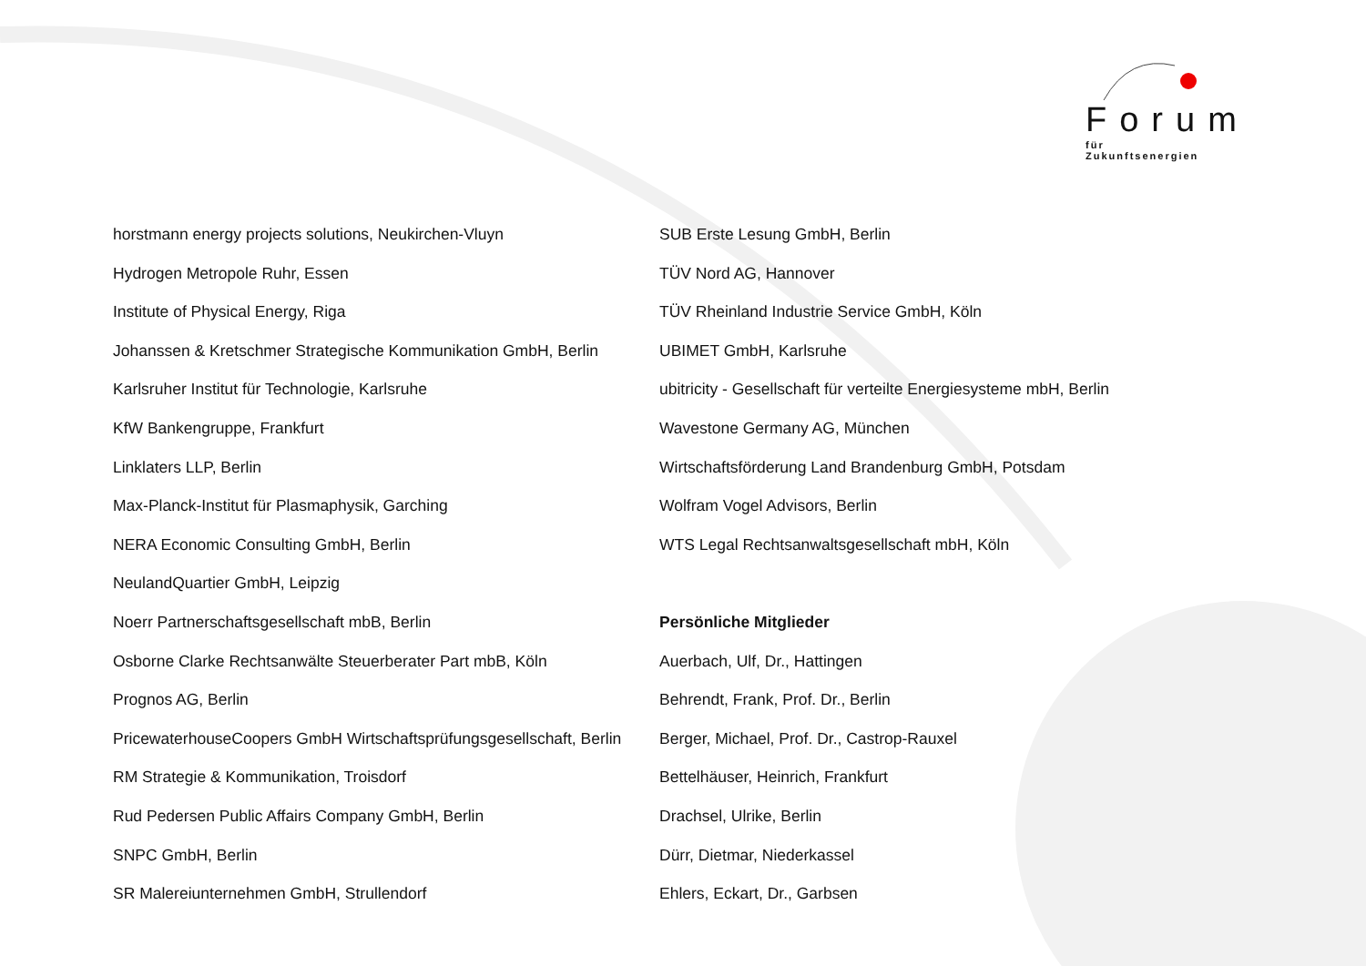Forum
für Zukunftsenergien
horstmann energy projects solutions, Neukirchen-Vluyn
Hydrogen Metropole Ruhr, Essen
Institute of Physical Energy, Riga
Johanssen & Kretschmer Strategische Kommunikation GmbH, Berlin
Karlsruher Institut für Technologie, Karlsruhe
KfW Bankengruppe, Frankfurt
Linklaters LLP, Berlin
Max-Planck-Institut für Plasmaphysik, Garching
NERA Economic Consulting GmbH, Berlin
NeulandQuartier GmbH, Leipzig
Noerr Partnerschaftsgesellschaft mbB, Berlin
Osborne Clarke Rechtsanwälte Steuerberater Part mbB, Köln
Prognos AG, Berlin
PricewaterhouseCoopers GmbH Wirtschaftsprüfungsgesellschaft, Berlin
RM Strategie & Kommunikation, Troisdorf
Rud Pedersen Public Affairs Company GmbH, Berlin
SNPC GmbH, Berlin
SR Malereiunternehmen GmbH, Strullendorf
SUB Erste Lesung GmbH, Berlin
TÜV Nord AG, Hannover
TÜV Rheinland Industrie Service GmbH, Köln
UBIMET GmbH, Karlsruhe
ubitricity - Gesellschaft für verteilte Energiesysteme mbH, Berlin
Wavestone Germany AG, München
Wirtschaftsförderung Land Brandenburg GmbH, Potsdam
Wolfram Vogel Advisors, Berlin
WTS Legal Rechtsanwaltsgesellschaft mbH, Köln
Persönliche Mitglieder
Auerbach, Ulf, Dr., Hattingen
Behrendt, Frank, Prof. Dr., Berlin
Berger, Michael, Prof. Dr., Castrop-Rauxel
Bettelhäuser, Heinrich, Frankfurt
Drachsel, Ulrike, Berlin
Dürr, Dietmar, Niederkassel
Ehlers, Eckart, Dr., Garbsen